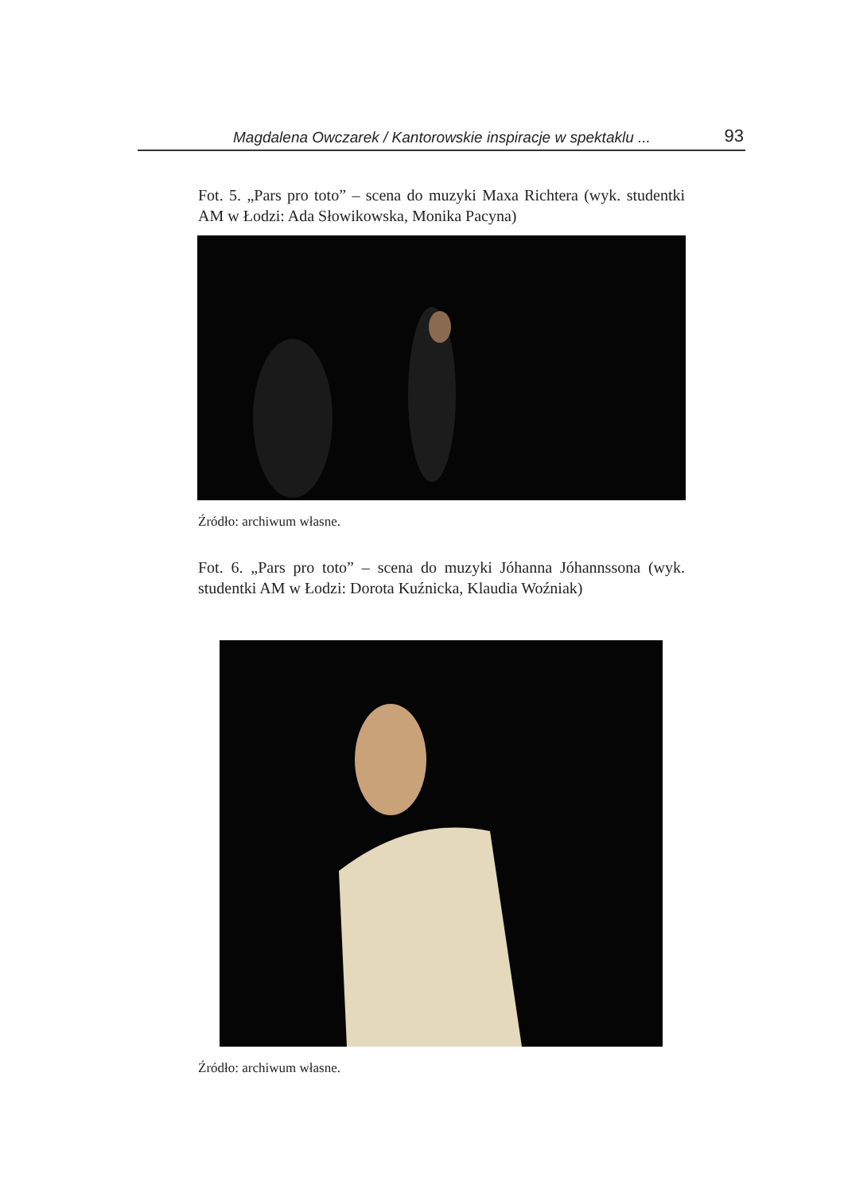Magdalena Owczarek / Kantorowskie inspiracje w spektaklu ... 93
Fot. 5. „Pars pro toto” – scena do muzyki Maxa Richtera (wyk. studentki AM w Łodzi: Ada Słowikowska, Monika Pacyna)
Źródło: archiwum własne.
Fot. 6. „Pars pro toto” – scena do muzyki Jóhanna Jóhannssona (wyk. studentki AM w Łodzi: Dorota Kuźnicka, Klaudia Woźniak)
Źródło: archiwum własne.